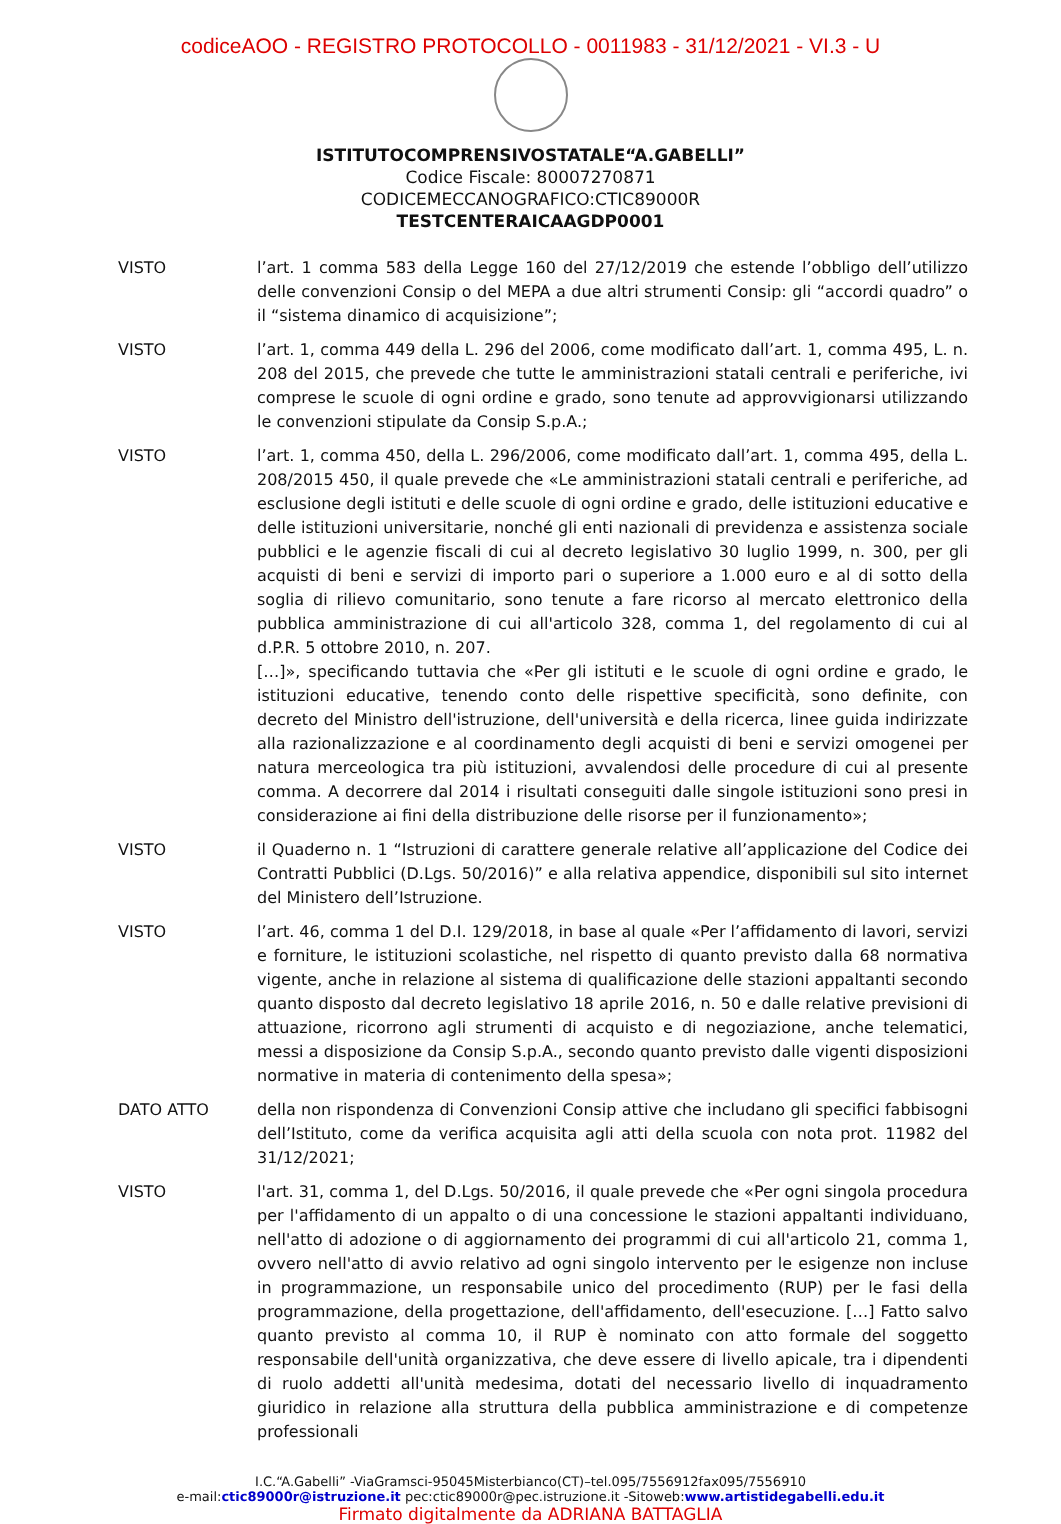codiceAOO - REGISTRO PROTOCOLLO - 0011983 - 31/12/2021 - VI.3 - U
ISTITUTOCOMPRENSIVOSTATALE“A.GABELLI”
Codice Fiscale: 80007270871
CODICEMECCANOGRAFICO:CTIC89000R
TESTCENTERAICAAGDP0001
VISTO l’art. 1 comma 583 della Legge 160 del 27/12/2019 che estende l’obbligo dell’utilizzo delle convenzioni Consip o del MEPA a due altri strumenti Consip: gli “accordi quadro” o il “sistema dinamico di acquisizione”;
VISTO l’art. 1, comma 449 della L. 296 del 2006, come modificato dall’art. 1, comma 495, L. n. 208 del 2015, che prevede che tutte le amministrazioni statali centrali e periferiche, ivi comprese le scuole di ogni ordine e grado, sono tenute ad approvvigionarsi utilizzando le convenzioni stipulate da Consip S.p.A.;
VISTO l’art. 1, comma 450, della L. 296/2006, come modificato dall’art. 1, comma 495, della L. 208/2015 450, il quale prevede che «Le amministrazioni statali centrali e periferiche, ad esclusione degli istituti e delle scuole di ogni ordine e grado, delle istituzioni educative e delle istituzioni universitarie, nonché gli enti nazionali di previdenza e assistenza sociale pubblici e le agenzie fiscali di cui al decreto legislativo 30 luglio 1999, n. 300, per gli acquisti di beni e servizi di importo pari o superiore a 1.000 euro e al di sotto della soglia di rilievo comunitario, sono tenute a fare ricorso al mercato elettronico della pubblica amministrazione di cui all'articolo 328, comma 1, del regolamento di cui al d.P.R. 5 ottobre 2010, n. 207.
[…]», specificando tuttavia che «Per gli istituti e le scuole di ogni ordine e grado, le istituzioni educative, tenendo conto delle rispettive specificità, sono definite, con decreto del Ministro dell'istruzione, dell'università e della ricerca, linee guida indirizzate alla razionalizzazione e al coordinamento degli acquisti di beni e servizi omogenei per natura merceologica tra più istituzioni, avvalendosi delle procedure di cui al presente comma. A decorrere dal 2014 i risultati conseguiti dalle singole istituzioni sono presi in considerazione ai fini della distribuzione delle risorse per il funzionamento»;
VISTO il Quaderno n. 1 “Istruzioni di carattere generale relative all’applicazione del Codice dei Contratti Pubblici (D.Lgs. 50/2016)” e alla relativa appendice, disponibili sul sito internet del Ministero dell’Istruzione.
VISTO l’art. 46, comma 1 del D.I. 129/2018, in base al quale «Per l’affidamento di lavori, servizi e forniture, le istituzioni scolastiche, nel rispetto di quanto previsto dalla 68 normativa vigente, anche in relazione al sistema di qualificazione delle stazioni appaltanti secondo quanto disposto dal decreto legislativo 18 aprile 2016, n. 50 e dalle relative previsioni di attuazione, ricorrono agli strumenti di acquisto e di negoziazione, anche telematici, messi a disposizione da Consip S.p.A., secondo quanto previsto dalle vigenti disposizioni normative in materia di contenimento della spesa»;
DATO ATTO della non rispondenza di Convenzioni Consip attive che includano gli specifici fabbisogni dell’Istituto, come da verifica acquisita agli atti della scuola con nota prot. 11982 del 31/12/2021;
VISTO l'art. 31, comma 1, del D.Lgs. 50/2016, il quale prevede che «Per ogni singola procedura per l'affidamento di un appalto o di una concessione le stazioni appaltanti individuano, nell'atto di adozione o di aggiornamento dei programmi di cui all'articolo 21, comma 1, ovvero nell'atto di avvio relativo ad ogni singolo intervento per le esigenze non incluse in programmazione, un responsabile unico del procedimento (RUP) per le fasi della programmazione, della progettazione, dell'affidamento, dell'esecuzione. […] Fatto salvo quanto previsto al comma 10, il RUP è nominato con atto formale del soggetto responsabile dell'unità organizzativa, che deve essere di livello apicale, tra i dipendenti di ruolo addetti all'unità medesima, dotati del necessario livello di inquadramento giuridico in relazione alla struttura della pubblica amministrazione e di competenze professionali
I.C.“A.Gabelli” -ViaGramsci-95045Misterbianco(CT)–tel.095/7556912fax095/7556910
e-mail:ctic89000r@istruzione.it pec:ctic89000r@pec.istruzione.it -Sitoweb:www.artistidegabelli.edu.it
Firmato digitalmente da ADRIANA BATTAGLIA